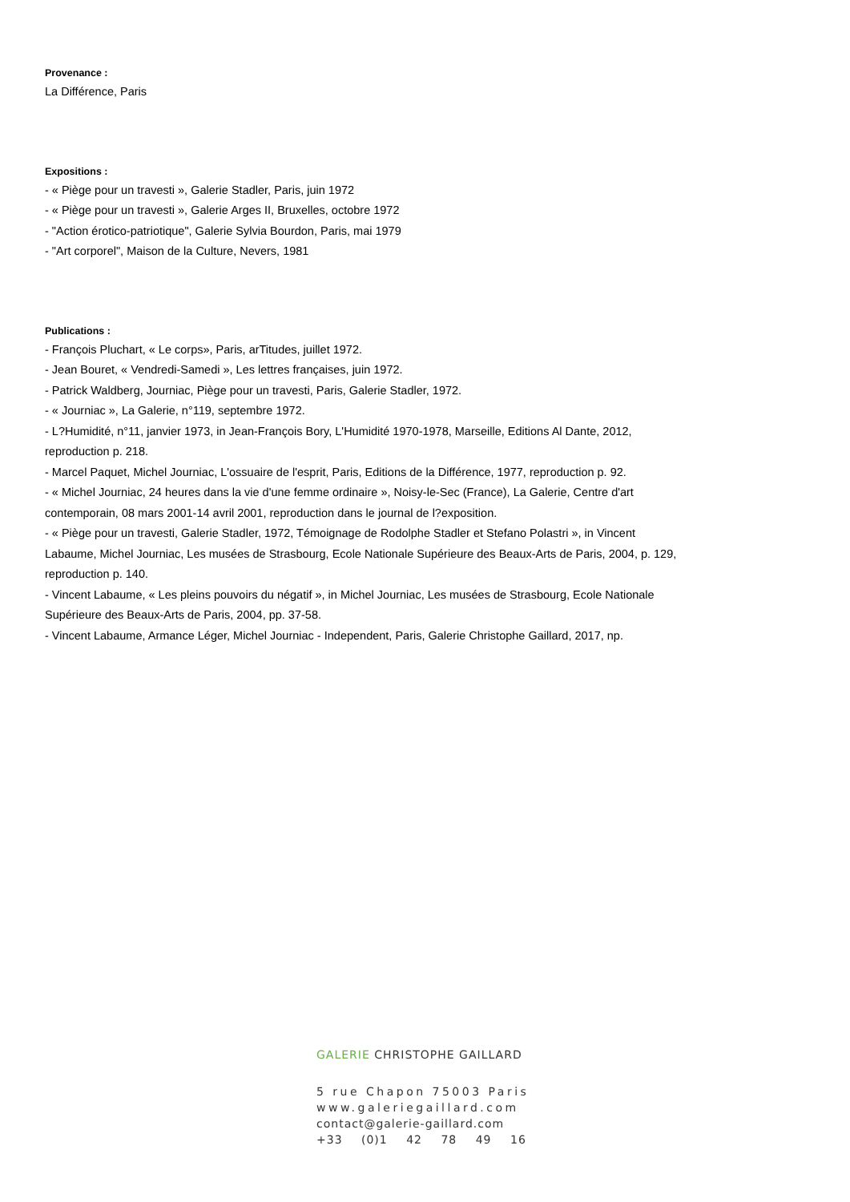Provenance :
La Différence, Paris
Expositions :
- « Piège pour un travesti », Galerie Stadler, Paris, juin 1972
- « Piège pour un travesti », Galerie Arges II, Bruxelles, octobre 1972
- "Action érotico-patriotique", Galerie Sylvia Bourdon, Paris, mai 1979
- "Art corporel", Maison de la Culture, Nevers, 1981
Publications :
- François Pluchart, « Le corps», Paris, arTitudes, juillet 1972.
- Jean Bouret, « Vendredi-Samedi », Les lettres françaises, juin 1972.
- Patrick Waldberg, Journiac, Piège pour un travesti, Paris, Galerie Stadler, 1972.
- « Journiac », La Galerie, n°119, septembre 1972.
- L?Humidité, n°11, janvier 1973, in Jean-François Bory, L'Humidité 1970-1978, Marseille, Editions Al Dante, 2012, reproduction p. 218.
- Marcel Paquet, Michel Journiac, L'ossuaire de l'esprit, Paris, Editions de la Différence, 1977, reproduction p. 92.
- « Michel Journiac, 24 heures dans la vie d'une femme ordinaire », Noisy-le-Sec (France), La Galerie, Centre d'art contemporain, 08 mars 2001-14 avril 2001, reproduction dans le journal de l?exposition.
- « Piège pour un travesti, Galerie Stadler, 1972, Témoignage de Rodolphe Stadler et Stefano Polastri », in Vincent Labaume, Michel Journiac, Les musées de Strasbourg, Ecole Nationale Supérieure des Beaux-Arts de Paris, 2004, p. 129, reproduction p. 140.
- Vincent Labaume, « Les pleins pouvoirs du négatif », in Michel Journiac, Les musées de Strasbourg, Ecole Nationale Supérieure des Beaux-Arts de Paris, 2004, pp. 37-58.
- Vincent Labaume, Armance Léger, Michel Journiac - Independent, Paris, Galerie Christophe Gaillard, 2017, np.
GALERIE CHRISTOPHE GAILLARD
5 rue Chapon 75003 Paris
www.galeriegaillard.com
contact@galerie-gaillard.com
+33 (0)1 42 78 49 16